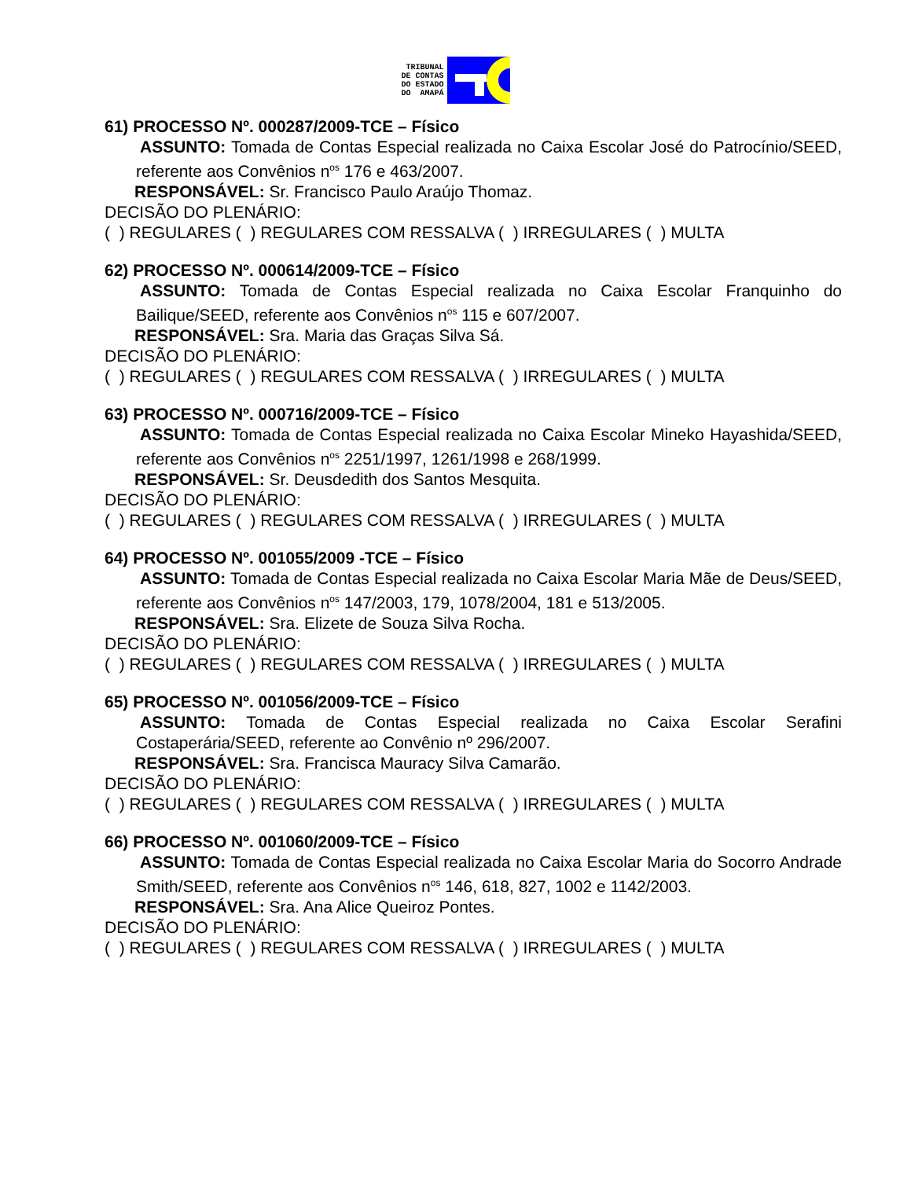TRIBUNAL
DE CONTAS
DO ESTADO
DO AMAPÁ
61) PROCESSO Nº. 000287/2009-TCE – Físico
ASSUNTO: Tomada de Contas Especial realizada no Caixa Escolar José do Patrocínio/SEED, referente aos Convênios n<sup>os</sup> 176 e 463/2007.
RESPONSÁVEL: Sr. Francisco Paulo Araújo Thomaz.
DECISÃO DO PLENÁRIO:
( ) REGULARES ( ) REGULARES COM RESSALVA ( ) IRREGULARES ( ) MULTA
62) PROCESSO Nº. 000614/2009-TCE – Físico
ASSUNTO: Tomada de Contas Especial realizada no Caixa Escolar Franquinho do Bailique/SEED, referente aos Convênios n<sup>os</sup> 115 e 607/2007.
RESPONSÁVEL: Sra. Maria das Graças Silva Sá.
DECISÃO DO PLENÁRIO:
( ) REGULARES ( ) REGULARES COM RESSALVA ( ) IRREGULARES ( ) MULTA
63) PROCESSO Nº. 000716/2009-TCE – Físico
ASSUNTO: Tomada de Contas Especial realizada no Caixa Escolar Mineko Hayashida/SEED, referente aos Convênios n<sup>os</sup> 2251/1997, 1261/1998 e 268/1999.
RESPONSÁVEL: Sr. Deusdedith dos Santos Mesquita.
DECISÃO DO PLENÁRIO:
( ) REGULARES ( ) REGULARES COM RESSALVA ( ) IRREGULARES ( ) MULTA
64) PROCESSO Nº. 001055/2009 -TCE – Físico
ASSUNTO: Tomada de Contas Especial realizada no Caixa Escolar Maria Mãe de Deus/SEED, referente aos Convênios n<sup>os</sup> 147/2003, 179, 1078/2004, 181 e 513/2005.
RESPONSÁVEL: Sra. Elizete de Souza Silva Rocha.
DECISÃO DO PLENÁRIO:
( ) REGULARES ( ) REGULARES COM RESSALVA ( ) IRREGULARES ( ) MULTA
65) PROCESSO Nº. 001056/2009-TCE – Físico
ASSUNTO: Tomada de Contas Especial realizada no Caixa Escolar Serafini Costaperária/SEED, referente ao Convênio nº 296/2007.
RESPONSÁVEL: Sra. Francisca Mauracy Silva Camarão.
DECISÃO DO PLENÁRIO:
( ) REGULARES ( ) REGULARES COM RESSALVA ( ) IRREGULARES ( ) MULTA
66) PROCESSO Nº. 001060/2009-TCE – Físico
ASSUNTO: Tomada de Contas Especial realizada no Caixa Escolar Maria do Socorro Andrade Smith/SEED, referente aos Convênios n<sup>os</sup> 146, 618, 827, 1002 e 1142/2003.
RESPONSÁVEL: Sra. Ana Alice Queiroz Pontes.
DECISÃO DO PLENÁRIO:
( ) REGULARES ( ) REGULARES COM RESSALVA ( ) IRREGULARES ( ) MULTA